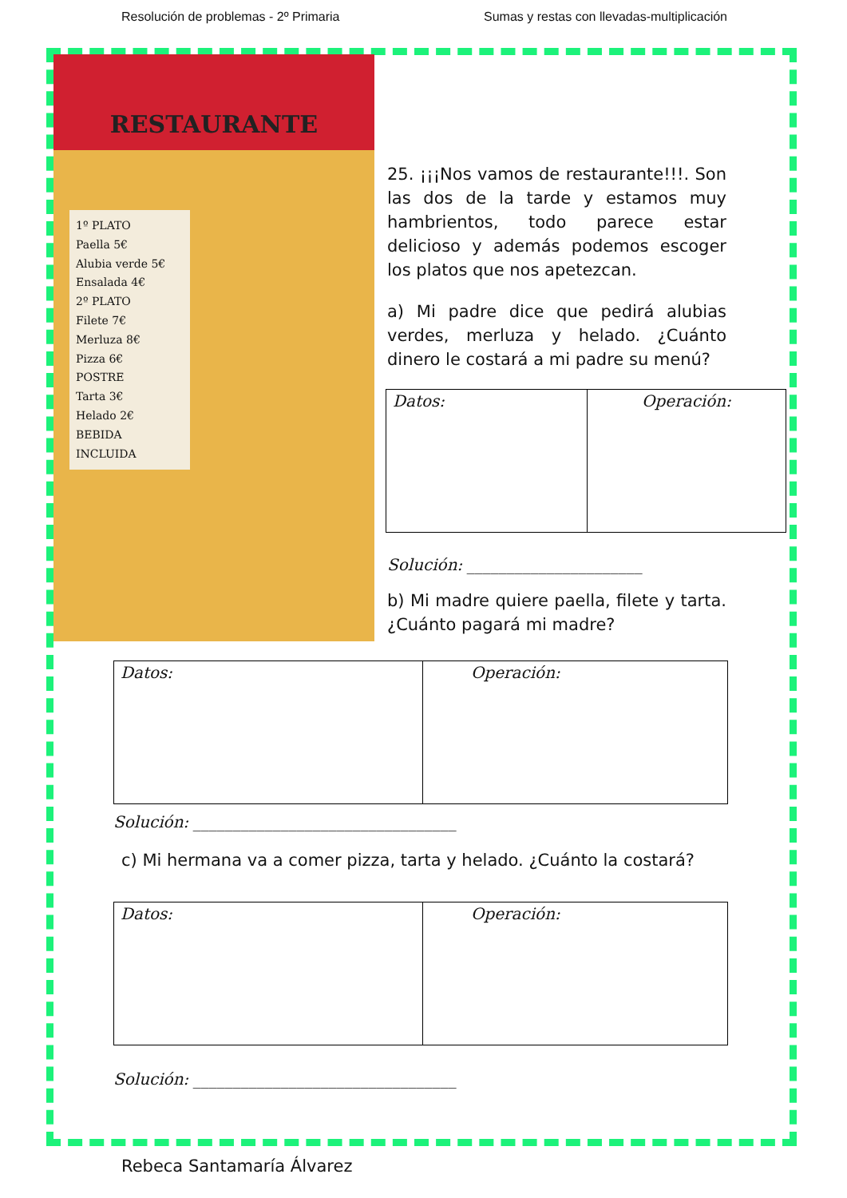Resolución de problemas - 2º Primaria Sumas y restas con llevadas-multiplicación
RESTAURANTE
1º PLATO
Paella 5€
Alubia verde 5€
Ensalada 4€
2º PLATO
Filete 7€
Merluza 8€
Pizza 6€
POSTRE
Tarta 3€
Helado 2€
BEBIDA INCLUIDA
25. ¡¡¡Nos vamos de restaurante!!!. Son las dos de la tarde y estamos muy hambrientos, todo parece estar delicioso y además podemos escoger los platos que nos apetezcan.
a) Mi padre dice que pedirá alubias verdes, merluza y helado. ¿Cuánto dinero le costará a mi padre su menú?
| Datos: | Operación: |
Solución: ______________________
b) Mi madre quiere paella, filete y tarta. ¿Cuánto pagará mi madre?
| Datos: | Operación: |
Solución: _________________________________
c) Mi hermana va a comer pizza, tarta y helado. ¿Cuánto la costará?
| Datos: | Operación: |
Solución: _________________________________
Rebeca Santamaría Álvarez